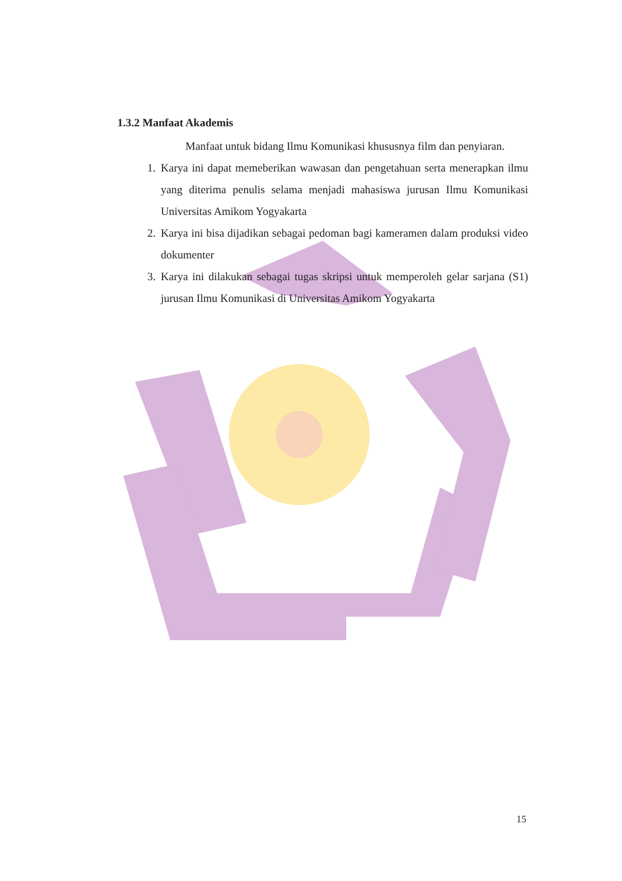1.3.2 Manfaat Akademis
Manfaat untuk bidang Ilmu Komunikasi khususnya film dan penyiaran.
1. Karya ini dapat memeberikan wawasan dan pengetahuan serta menerapkan ilmu yang diterima penulis selama menjadi mahasiswa jurusan Ilmu Komunikasi Universitas Amikom Yogyakarta
2. Karya ini bisa dijadikan sebagai pedoman bagi kameramen dalam produksi video dokumenter
3. Karya ini dilakukan sebagai tugas skripsi untuk memperoleh gelar sarjana (S1) jurusan Ilmu Komunikasi di Universitas Amikom Yogyakarta
15